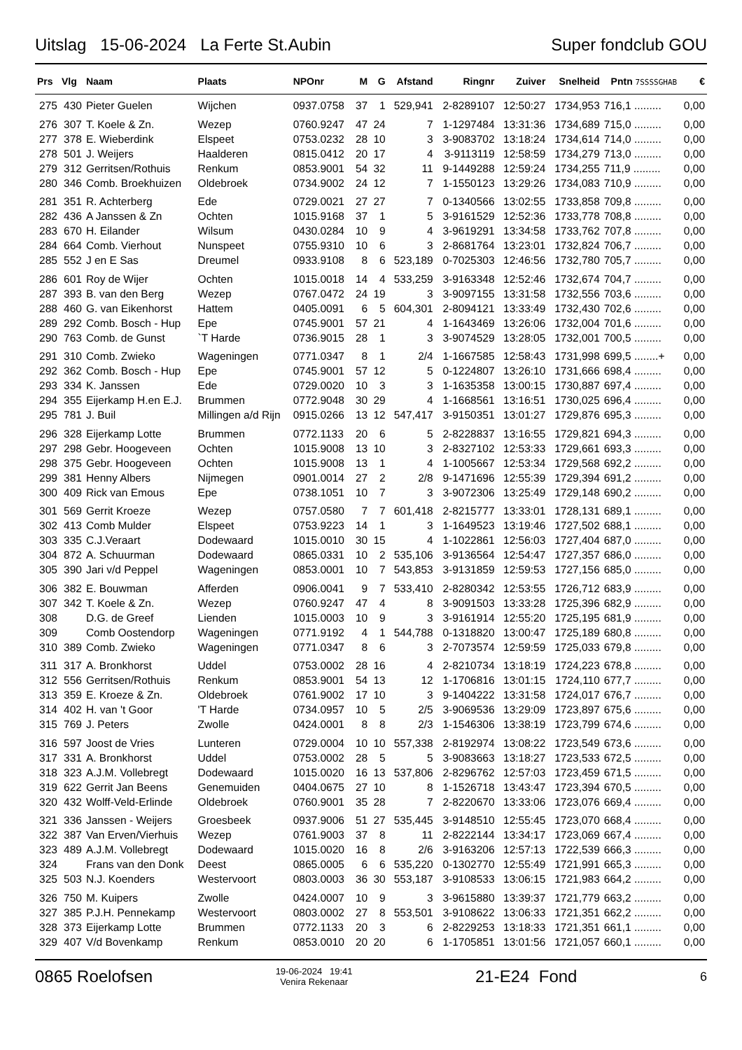Uitslag 15-06-2024 La Ferte St.Aubin Super fondclub GOU
| Prs | Vlg | Naam | Plaats | NPOnr | M | G | Afstand | Ringnr | Zuiver | Snelheid | Pntn 7SSSSGHAB | € |
| --- | --- | --- | --- | --- | --- | --- | --- | --- | --- | --- | --- | --- |
| 275 | 430 | Pieter Guelen | Wijchen | 0937.0758 | 37 | 1 | 529,941 | 2-8289107 | 12:50:27 | 1734,953 | 716,1 ......... | 0,00 |
| 276 | 307 | T. Koele & Zn. | Wezep | 0760.9247 | 47 | 24 | 7 | 1-1297484 | 13:31:36 | 1734,689 | 715,0 ......... | 0,00 |
| 277 | 378 | E. Wieberdink | Elspeet | 0753.0232 | 28 | 10 | 3 | 3-9083702 | 13:18:24 | 1734,614 | 714,0 ......... | 0,00 |
| 278 | 501 | J. Weijers | Haalderen | 0815.0412 | 20 | 17 | 4 | 3-9113119 | 12:58:59 | 1734,279 | 713,0 ......... | 0,00 |
| 279 | 312 | Gerritsen/Rothuis | Renkum | 0853.9001 | 54 | 32 | 11 | 9-1449288 | 12:59:24 | 1734,255 | 711,9 ......... | 0,00 |
| 280 | 346 | Comb. Broekhuizen | Oldebroek | 0734.9002 | 24 | 12 | 7 | 1-1550123 | 13:29:26 | 1734,083 | 710,9 ......... | 0,00 |
| 281 | 351 | R. Achterberg | Ede | 0729.0021 | 27 | 27 | 7 | 0-1340566 | 13:02:55 | 1733,858 | 709,8 ......... | 0,00 |
| 282 | 436 | A Janssen & Zn | Ochten | 1015.9168 | 37 | 1 | 5 | 3-9161529 | 12:52:36 | 1733,778 | 708,8 ......... | 0,00 |
| 283 | 670 | H. Eilander | Wilsum | 0430.0284 | 10 | 9 | 4 | 3-9619291 | 13:34:58 | 1733,762 | 707,8 ......... | 0,00 |
| 284 | 664 | Comb. Vierhout | Nunspeet | 0755.9310 | 10 | 6 | 3 | 2-8681764 | 13:23:01 | 1732,824 | 706,7 ......... | 0,00 |
| 285 | 552 | J en E Sas | Dreumel | 0933.9108 | 8 | 6 | 523,189 | 0-7025303 | 12:46:56 | 1732,780 | 705,7 ......... | 0,00 |
| 286 | 601 | Roy de Wijer | Ochten | 1015.0018 | 14 | 4 | 533,259 | 3-9163348 | 12:52:46 | 1732,674 | 704,7 ......... | 0,00 |
| 287 | 393 | B. van den Berg | Wezep | 0767.0472 | 24 | 19 | 3 | 3-9097155 | 13:31:58 | 1732,556 | 703,6 ......... | 0,00 |
| 288 | 460 | G. van Eikenhorst | Hattem | 0405.0091 | 6 | 5 | 604,301 | 2-8094121 | 13:33:49 | 1732,430 | 702,6 ......... | 0,00 |
| 289 | 292 | Comb. Bosch - Hup | Epe | 0745.9001 | 57 | 21 | 4 | 1-1643469 | 13:26:06 | 1732,004 | 701,6 ......... | 0,00 |
| 290 | 763 | Comb. de Gunst | `T Harde | 0736.9015 | 28 | 1 | 3 | 3-9074529 | 13:28:05 | 1732,001 | 700,5 ......... | 0,00 |
| 291 | 310 | Comb. Zwieko | Wageningen | 0771.0347 | 8 | 1 | 2/4 | 1-1667585 | 12:58:43 | 1731,998 | 699,5 ........+ | 0,00 |
| 292 | 362 | Comb. Bosch - Hup | Epe | 0745.9001 | 57 | 12 | 5 | 0-1224807 | 13:26:10 | 1731,666 | 698,4 ......... | 0,00 |
| 293 | 334 | K. Janssen | Ede | 0729.0020 | 10 | 3 | 3 | 1-1635358 | 13:00:15 | 1730,887 | 697,4 ......... | 0,00 |
| 294 | 355 | Eijerkamp H.en E.J. | Brummen | 0772.9048 | 30 | 29 | 4 | 1-1668561 | 13:16:51 | 1730,025 | 696,4 ......... | 0,00 |
| 295 | 781 | J. Buil | Millingen a/d Rijn | 0915.0266 | 13 | 12 | 547,417 | 3-9150351 | 13:01:27 | 1729,876 | 695,3 ......... | 0,00 |
| 296 | 328 | Eijerkamp Lotte | Brummen | 0772.1133 | 20 | 6 | 5 | 2-8228837 | 13:16:55 | 1729,821 | 694,3 ......... | 0,00 |
| 297 | 298 | Gebr. Hoogeveen | Ochten | 1015.9008 | 13 | 10 | 3 | 2-8327102 | 12:53:33 | 1729,661 | 693,3 ......... | 0,00 |
| 298 | 375 | Gebr. Hoogeveen | Ochten | 1015.9008 | 13 | 1 | 4 | 1-1005667 | 12:53:34 | 1729,568 | 692,2 ......... | 0,00 |
| 299 | 381 | Henny Albers | Nijmegen | 0901.0014 | 27 | 2 | 2/8 | 9-1471696 | 12:55:39 | 1729,394 | 691,2 ......... | 0,00 |
| 300 | 409 | Rick van Emous | Epe | 0738.1051 | 10 | 7 | 3 | 3-9072306 | 13:25:49 | 1729,148 | 690,2 ......... | 0,00 |
| 301 | 569 | Gerrit Kroeze | Wezep | 0757.0580 | 7 | 7 | 601,418 | 2-8215777 | 13:33:01 | 1728,131 | 689,1 ......... | 0,00 |
| 302 | 413 | Comb Mulder | Elspeet | 0753.9223 | 14 | 1 | 3 | 1-1649523 | 13:19:46 | 1727,502 | 688,1 ......... | 0,00 |
| 303 | 335 | C.J.Veraart | Dodewaard | 1015.0010 | 30 | 15 | 4 | 1-1022861 | 12:56:03 | 1727,404 | 687,0 ......... | 0,00 |
| 304 | 872 | A. Schuurman | Dodewaard | 0865.0331 | 10 | 2 | 535,106 | 3-9136564 | 12:54:47 | 1727,357 | 686,0 ......... | 0,00 |
| 305 | 390 | Jari v/d Peppel | Wageningen | 0853.0001 | 10 | 7 | 543,853 | 3-9131859 | 12:59:53 | 1727,156 | 685,0 ......... | 0,00 |
| 306 | 382 | E. Bouwman | Afferden | 0906.0041 | 9 | 7 | 533,410 | 2-8280342 | 12:53:55 | 1726,712 | 683,9 ......... | 0,00 |
| 307 | 342 | T. Koele & Zn. | Wezep | 0760.9247 | 47 | 4 | 8 | 3-9091503 | 13:33:28 | 1725,396 | 682,9 ......... | 0,00 |
| 308 | | D.G. de Greef | Lienden | 1015.0003 | 10 | 9 | 3 | 3-9161914 | 12:55:20 | 1725,195 | 681,9 ......... | 0,00 |
| 309 | | Comb Oostendorp | Wageningen | 0771.9192 | 4 | 1 | 544,788 | 0-1318820 | 13:00:47 | 1725,189 | 680,8 ......... | 0,00 |
| 310 | 389 | Comb. Zwieko | Wageningen | 0771.0347 | 8 | 6 | 3 | 2-7073574 | 12:59:59 | 1725,033 | 679,8 ......... | 0,00 |
| 311 | 317 | A. Bronkhorst | Uddel | 0753.0002 | 28 | 16 | 4 | 2-8210734 | 13:18:19 | 1724,223 | 678,8 ......... | 0,00 |
| 312 | 556 | Gerritsen/Rothuis | Renkum | 0853.9001 | 54 | 13 | 12 | 1-1706816 | 13:01:15 | 1724,110 | 677,7 ......... | 0,00 |
| 313 | 359 | E. Kroeze & Zn. | Oldebroek | 0761.9002 | 17 | 10 | 3 | 9-1404222 | 13:31:58 | 1724,017 | 676,7 ......... | 0,00 |
| 314 | 402 | H. van 't Goor | 'T Harde | 0734.0957 | 10 | 5 | 2/5 | 3-9069536 | 13:29:09 | 1723,897 | 675,6 ......... | 0,00 |
| 315 | 769 | J. Peters | Zwolle | 0424.0001 | 8 | 8 | 2/3 | 1-1546306 | 13:38:19 | 1723,799 | 674,6 ......... | 0,00 |
| 316 | 597 | Joost de Vries | Lunteren | 0729.0004 | 10 | 10 | 557,338 | 2-8192974 | 13:08:22 | 1723,549 | 673,6 ......... | 0,00 |
| 317 | 331 | A. Bronkhorst | Uddel | 0753.0002 | 28 | 5 | 5 | 3-9083663 | 13:18:27 | 1723,533 | 672,5 ......... | 0,00 |
| 318 | 323 | A.J.M. Vollebregt | Dodewaard | 1015.0020 | 16 | 13 | 537,806 | 2-8296762 | 12:57:03 | 1723,459 | 671,5 ......... | 0,00 |
| 319 | 622 | Gerrit Jan Beens | Genemuiden | 0404.0675 | 27 | 10 | 8 | 1-1526718 | 13:43:47 | 1723,394 | 670,5 ......... | 0,00 |
| 320 | 432 | Wolff-Veld-Erlinde | Oldebroek | 0760.9001 | 35 | 28 | 7 | 2-8220670 | 13:33:06 | 1723,076 | 669,4 ......... | 0,00 |
| 321 | 336 | Janssen - Weijers | Groesbeek | 0937.9006 | 51 | 27 | 535,445 | 3-9148510 | 12:55:45 | 1723,070 | 668,4 ......... | 0,00 |
| 322 | 387 | Van Erven/Vierhuis | Wezep | 0761.9003 | 37 | 8 | 11 | 2-8222144 | 13:34:17 | 1723,069 | 667,4 ......... | 0,00 |
| 323 | 489 | A.J.M. Vollebregt | Dodewaard | 1015.0020 | 16 | 8 | 2/6 | 3-9163206 | 12:57:13 | 1722,539 | 666,3 ......... | 0,00 |
| 324 | | Frans van den Donk | Deest | 0865.0005 | 6 | 6 | 535,220 | 0-1302770 | 12:55:49 | 1721,991 | 665,3 ......... | 0,00 |
| 325 | 503 | N.J. Koenders | Westervoort | 0803.0003 | 36 | 30 | 553,187 | 3-9108533 | 13:06:15 | 1721,983 | 664,2 ......... | 0,00 |
| 326 | 750 | M. Kuipers | Zwolle | 0424.0007 | 10 | 9 | 3 | 3-9615880 | 13:39:37 | 1721,779 | 663,2 ......... | 0,00 |
| 327 | 385 | P.J.H. Pennekamp | Westervoort | 0803.0002 | 27 | 8 | 553,501 | 3-9108622 | 13:06:33 | 1721,351 | 662,2 ......... | 0,00 |
| 328 | 373 | Eijerkamp Lotte | Brummen | 0772.1133 | 20 | 3 | 6 | 2-8229253 | 13:18:33 | 1721,351 | 661,1 ......... | 0,00 |
| 329 | 407 | V/d Bovenkamp | Renkum | 0853.0010 | 20 | 20 | 6 | 1-1705851 | 13:01:56 | 1721,057 | 660,1 ......... | 0,00 |
0865 Roelofsen 19-06-2024 19:41
Venira Rekenaar 21-E24 Fond 6